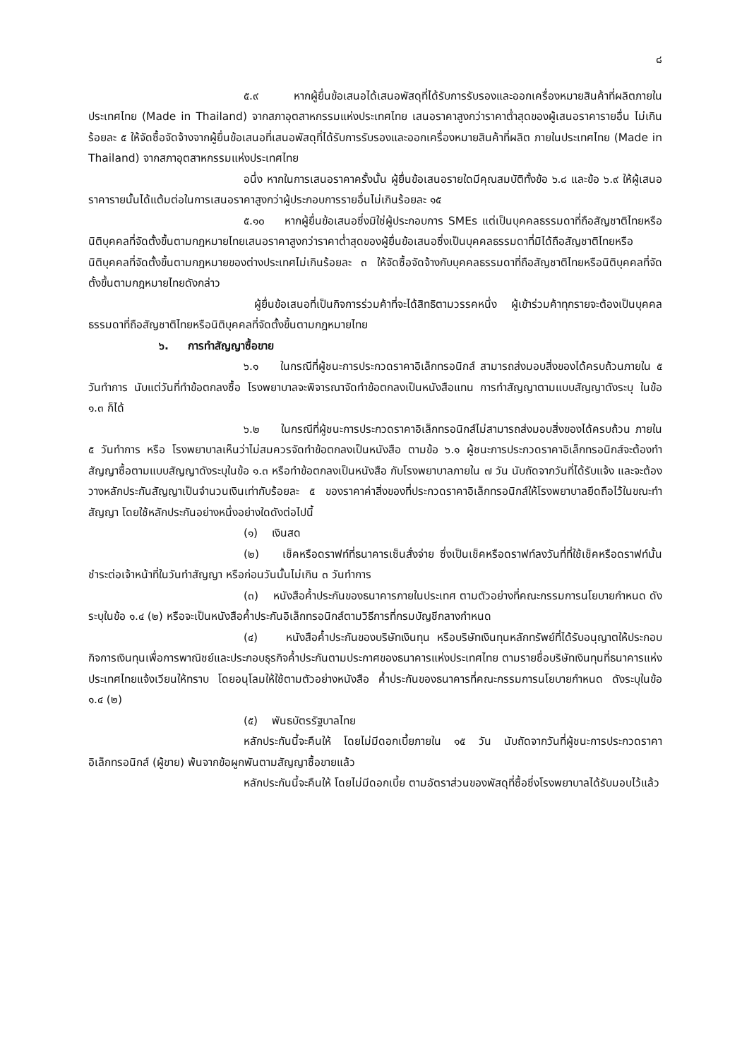๘
๕.๙ หากผู้ยื่นข้อเสนอได้เสนอพัสดุที่ได้รับการรับรองและออกเครื่องหมายสินค้าที่ผลิตภายในประเทศไทย (Made in Thailand) จากสภาอุตสาหกรรมแห่งประเทศไทย เสนอราคาสูงกว่าราคาต่ำสุดของผู้เสนอราคารายอื่น ไม่เกินร้อยละ ๕ ให้จัดซื้อจัดจ้างจากผู้ยื่นข้อเสนอที่เสนอพัสดุที่ได้รับการรับรองและออกเครื่องหมายสินค้าที่ผลิต ภายในประเทศไทย (Made in Thailand) จากสภาอุตสาหกรรมแห่งประเทศไทย
อนึ่ง หากในการเสนอราคาครั้งนั้น ผู้ยื่นข้อเสนอรายใดมีคุณสมบัติทั้งข้อ ๖.๘ และข้อ ๖.๙ ให้ผู้เสนอราคารายนั้นได้แต้มต่อในการเสนอราคาสูงกว่าผู้ประกอบการรายอื่นไม่เกินร้อยละ ๑๕
๕.๑๐ หากผู้ยื่นข้อเสนอซึ่งมิใช่ผู้ประกอบการ SMEs แต่เป็นบุคคลธรรมดาที่ถือสัญชาติไทยหรือนิติบุคคลที่จัดตั้งขึ้นตามกฎหมายไทยเสนอราคาสูงกว่าราคาต่ำสุดของผู้ยื่นข้อเสนอซึ่งเป็นบุคคลธรรมดาที่มิได้ถือสัญชาติไทยหรือนิติบุคคลที่จัดตั้งขึ้นตามกฎหมายของต่างประเทศไม่เกินร้อยละ ๓ ให้จัดซื้อจัดจ้างกับบุคคลธรรมดาที่ถือสัญชาติไทยหรือนิติบุคคลที่จัดตั้งขึ้นตามกฎหมายไทยดังกล่าว
ผู้ยื่นข้อเสนอที่เป็นกิจการร่วมค้าที่จะได้สิทธิตามวรรคหนึ่ง ผู้เข้าร่วมค้าทุกรายจะต้องเป็นบุคคลธรรมดาที่ถือสัญชาติไทยหรือนิติบุคคลที่จัดตั้งขึ้นตามกฎหมายไทย
๖. การทำสัญญาซื้อขาย
๖.๑ ในกรณีที่ผู้ชนะการประกวดราคาอิเล็กทรอนิกส์ สามารถส่งมอบสิ่งของได้ครบถ้วนภายใน ๕ วันทำการ นับแต่วันที่ทำข้อตกลงซื้อ โรงพยาบาลจะพิจารณาจัดทำข้อตกลงเป็นหนังสือแทน การทำสัญญาตามแบบสัญญาดังระบุ ในข้อ ๑.๓ ก็ได้
๖.๒ ในกรณีที่ผู้ชนะการประกวดราคาอิเล็กทรอนิกส์ไม่สามารถส่งมอบสิ่งของได้ครบถ้วน ภายใน ๕ วันทำการ หรือ โรงพยาบาลเห็นว่าไม่สมควรจัดทำข้อตกลงเป็นหนังสือ ตามข้อ ๖.๑ ผู้ชนะการประกวดราคาอิเล็กทรอนิกส์จะต้องทำสัญญาซื้อตามแบบสัญญาดังระบุในข้อ ๑.๓ หรือทำข้อตกลงเป็นหนังสือ กับโรงพยาบาลภายใน ๗ วัน นับถัดจากวันที่ได้รับแจ้ง และจะต้องวางหลักประกันสัญญาเป็นจำนวนเงินเท่ากับร้อยละ ๕ ของราคาค่าสิ่งของที่ประกวดราคาอิเล็กทรอนิกส์ให้โรงพยาบาลยึดถือไว้ในขณะทำสัญญา โดยใช้หลักประกันอย่างหนึ่งอย่างใดดังต่อไปนี้
(๑) เงินสด
(๒) เช็คหรือดราฟท์ที่ธนาคารเซ็นสั่งจ่าย ซึ่งเป็นเช็คหรือดราฟท์ลงวันที่ที่ใช้เช็คหรือดราฟท์นั้นชำระต่อเจ้าหน้าที่ในวันทำสัญญา หรือก่อนวันนั้นไม่เกิน ๓ วันทำการ
(๓) หนังสือค้ำประกันของธนาคารภายในประเทศ ตามตัวอย่างที่คณะกรรมการนโยบายกำหนด ดังระบุในข้อ ๑.๔ (๒) หรือจะเป็นหนังสือค้ำประกันอิเล็กทรอนิกส์ตามวิธีการที่กรมบัญชีกลางกำหนด
(๔) หนังสือค้ำประกันของบริษัทเงินทุน หรือบริษัทเงินทุนหลักทรัพย์ที่ได้รับอนุญาตให้ประกอบกิจการเงินทุนเพื่อการพาณิชย์และประกอบธุรกิจค้ำประกันตามประกาศของธนาคารแห่งประเทศไทย ตามรายชื่อบริษัทเงินทุนที่ธนาคารแห่งประเทศไทยแจ้งเวียนให้ทราบ โดยอนุโลมให้ใช้ตามตัวอย่างหนังสือ ค้ำประกันของธนาคารที่คณะกรรมการนโยบายกำหนด ดังระบุในข้อ ๑.๔ (๒)
(๕) พันธบัตรรัฐบาลไทย
หลักประกันนี้จะคืนให้ โดยไม่มีดอกเบี้ยภายใน ๑๕ วัน นับถัดจากวันที่ผู้ชนะการประกวดราคาอิเล็กทรอนิกส์ (ผู้ขาย) พ้นจากข้อผูกพันตามสัญญาซื้อขายแล้ว
หลักประกันนี้จะคืนให้ โดยไม่มีดอกเบี้ย ตามอัตราส่วนของพัสดุที่ซื้อซึ่งโรงพยาบาลได้รับมอบไว้แล้ว